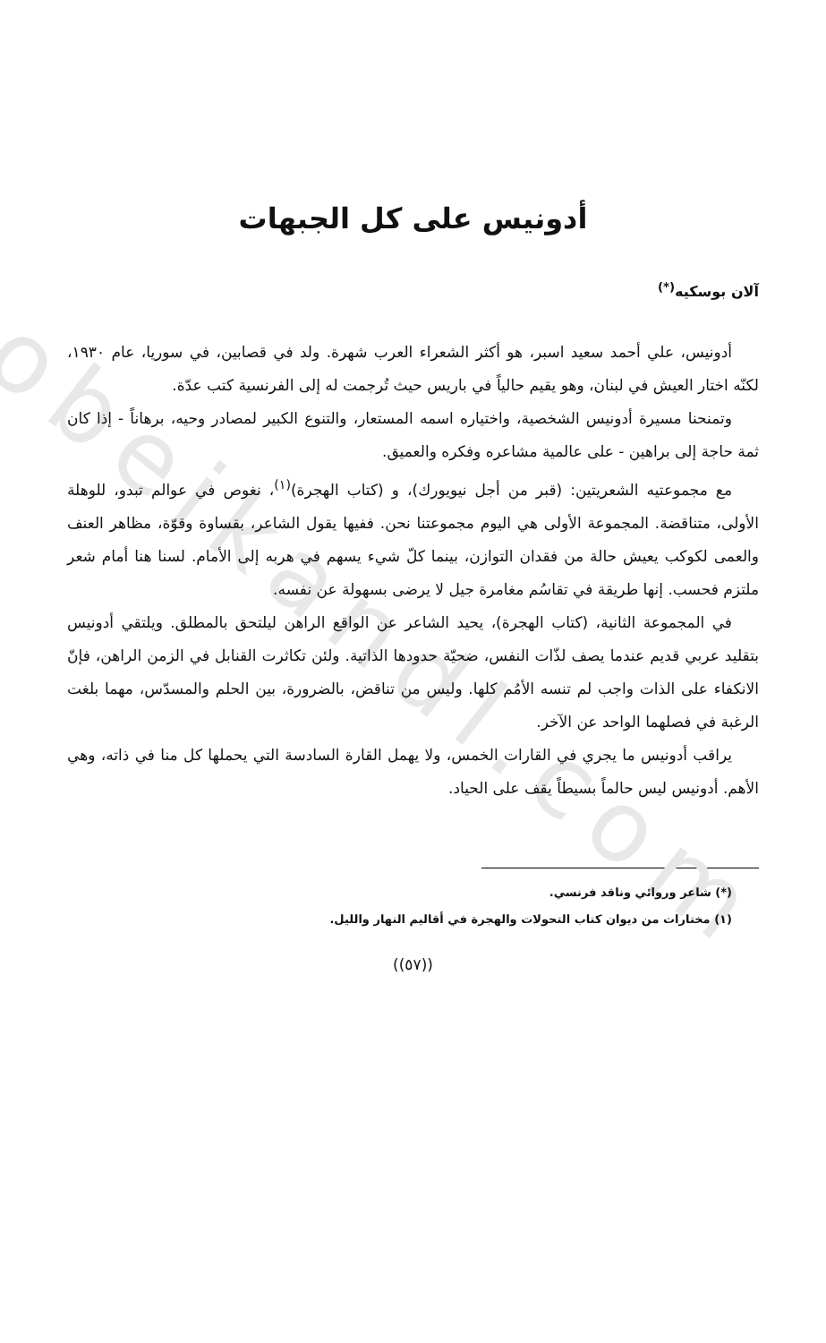obeikandl.com
أدونيس على كل الجبهات
آلان بوسكيه<sup>(*)</sup>
أدونيس، علي أحمد سعيد اسبر، هو أكثر الشعراء العرب شهرة. ولد في قصابين، في سوريا، عام ١٩٣٠، لكنّه اختار العيش في لبنان، وهو يقيم حالياً في باريس حيث تُرجمت له إلى الفرنسية كتب عدّة.
وتمنحنا مسيرة أدونيس الشخصية، واختياره اسمه المستعار، والتنوع الكبير لمصادر وحيه، برهاناً - إذا كان ثمة حاجة إلى براهين - على عالمية مشاعره وفكره والعميق.
مع مجموعتيه الشعريتين: (قبر من أجل نيويورك)، و (كتاب الهجرة)<sup>(١)</sup>، نغوص في عوالم تبدو، للوهلة الأولى، متناقضة. المجموعة الأولى هي اليوم مجموعتنا نحن. ففيها يقول الشاعر، بقساوة وقوّة، مظاهر العنف والعمى لكوكب يعيش حالة من فقدان التوازن، بينما كلّ شيء يسهم في هربه إلى الأمام. لسنا هنا أمام شعر ملتزم فحسب. إنها طريقة في تقاسُم مغامرة جيل لا يرضى بسهولة عن نفسه.
في المجموعة الثانية، (كتاب الهجرة)، يحيد الشاعر عن الواقع الراهن ليلتحق بالمطلق. ويلتقي أدونيس بتقليد عربي قديم عندما يصف لذّات النفس، ضحيّة حدودها الذاتية. ولئن تكاثرت القنابل في الزمن الراهن، فإنّ الانكفاء على الذات واجب لم تنسه الأمُم كلها. وليس من تناقض، بالضرورة، بين الحلم والمسدّس، مهما بلغت الرغبة في فصلهما الواحد عن الآخر.
يراقب أدونيس ما يجري في القارات الخمس، ولا يهمل القارة السادسة التي يحملها كل منا في ذاته، وهي الأهم. أدونيس ليس حالماً بسيطاً يقف على الحياد.
(*) شاعر وروائي وناقد فرنسي.
(١) مختارات من ديوان كتاب التحولات والهجرة في أقاليم النهار والليل.
((٥٧))